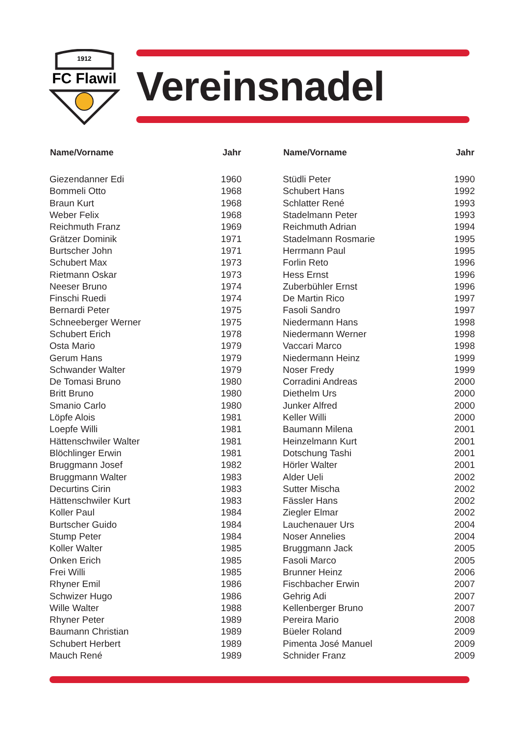1912
FC Flawil
Vereinsnadel
| Name/Vorname | Jahr |
| --- | --- |
| Giezendanner Edi | 1960 † |
| Bommeli Otto | 1968 † |
| Braun Kurt | 1968 |
| Weber Felix | 1968 |
| Reichmuth Franz | 1969 † |
| Grätzer Dominik | 1971 † |
| Burtscher John | 1971 † |
| Schubert Max | 1973 |
| Rietmann Oskar | 1973 |
| Neeser Bruno | 1974 † |
| Finschi Ruedi | 1974 |
| Bernardi Peter | 1975 |
| Schneeberger Werner | 1975 |
| Schubert Erich | 1978 † |
| Osta Mario | 1979 |
| Gerum Hans | 1979 |
| Schwander Walter | 1979 |
| De Tomasi Bruno | 1980 |
| Britt Bruno | 1980 |
| Smanio Carlo | 1980 † |
| Löpfe Alois | 1981 † |
| Loepfe Willi | 1981 |
| Hättenschwiler Walter | 1981 |
| Blöchlinger Erwin | 1981 † |
| Bruggmann Josef | 1982 |
| Bruggmann Walter | 1983 |
| Decurtins Cirin | 1983 |
| Hättenschwiler Kurt | 1983 |
| Koller Paul | 1984 |
| Burtscher Guido | 1984 |
| Stump Peter | 1984 † |
| Koller Walter | 1985 |
| Onken Erich | 1985 |
| Frei Willi | 1985 † |
| Rhyner Emil | 1986 † |
| Schwizer Hugo | 1986 |
| Wille Walter | 1988 |
| Rhyner Peter | 1989 |
| Baumann Christian | 1989 † |
| Schubert Herbert | 1989 |
| Mauch René | 1989 |
| Name/Vorname | Jahr |
| --- | --- |
| Stüdli Peter | 1990 |
| Schubert Hans | 1992 |
| Schlatter René | 1993 |
| Stadelmann Peter | 1993 |
| Reichmuth Adrian | 1994 |
| Stadelmann Rosmarie | 1995 |
| Herrmann Paul | 1995 |
| Forlin Reto | 1996 |
| Hess Ernst | 1996 |
| Zuberbühler Ernst | 1996 |
| De Martin Rico | 1997 † |
| Fasoli Sandro | 1997 |
| Niedermann Hans | 1998 |
| Niedermann Werner | 1998 |
| Vaccari Marco | 1998 |
| Niedermann Heinz | 1999 |
| Noser Fredy | 1999 |
| Corradini Andreas | 2000 |
| Diethelm Urs | 2000 |
| Junker Alfred | 2000 † |
| Keller Willi | 2000 |
| Baumann Milena | 2001 |
| Heinzelmann Kurt | 2001 |
| Dotschung Tashi | 2001 |
| Hörler Walter | 2001 |
| Alder Ueli | 2002 |
| Sutter Mischa | 2002 |
| Fässler Hans | 2002 |
| Ziegler Elmar | 2002 |
| Lauchenauer Urs | 2004 |
| Noser Annelies | 2004 |
| Bruggmann Jack | 2005 |
| Fasoli Marco | 2005 |
| Brunner Heinz | 2006 |
| Fischbacher Erwin | 2007 |
| Gehrig Adi | 2007 |
| Kellenberger Bruno | 2007 |
| Pereira Mario | 2008 |
| Büeler Roland | 2009 |
| Pimenta José Manuel | 2009 |
| Schnider Franz | 2009 |